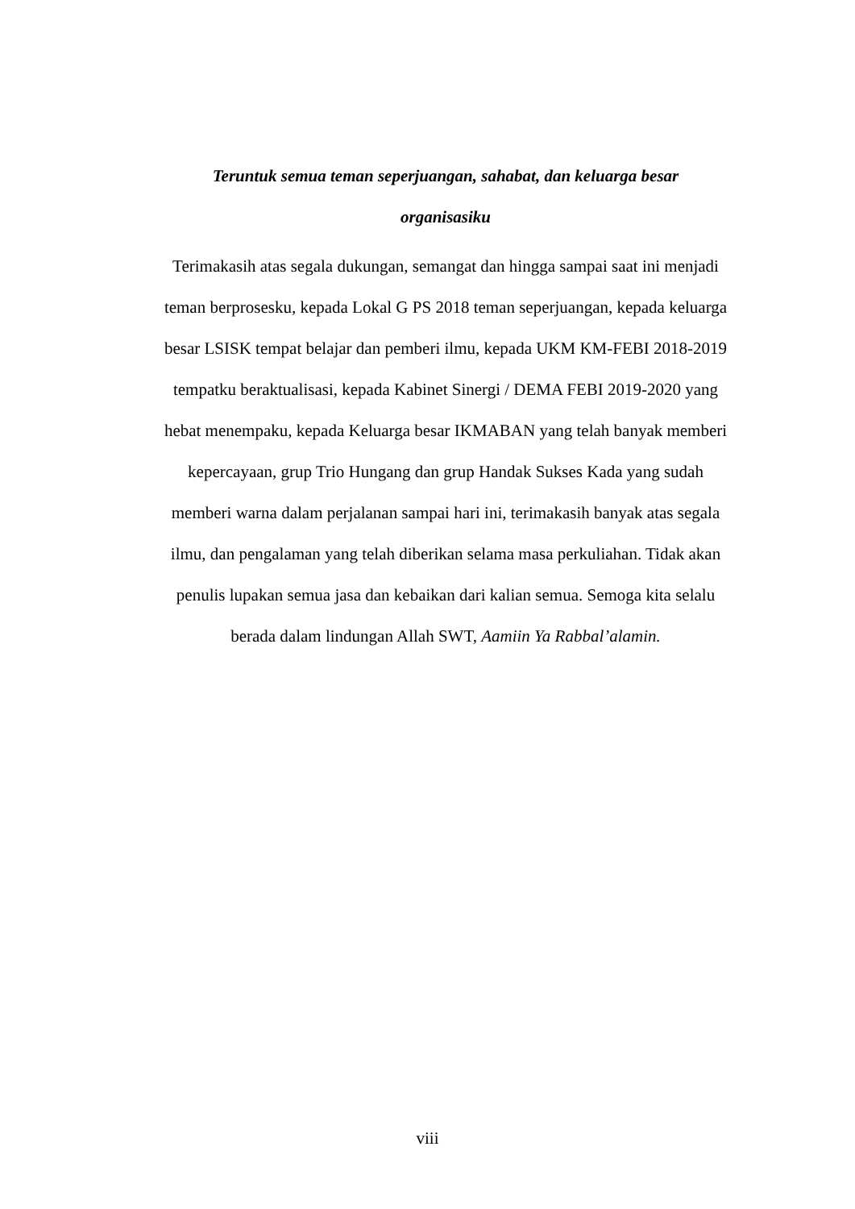Teruntuk semua teman seperjuangan, sahabat, dan keluarga besar
organisasiku
Terimakasih atas segala dukungan, semangat dan hingga sampai saat ini menjadi teman berprosesku, kepada Lokal G PS 2018 teman seperjuangan, kepada keluarga besar LSISK tempat belajar dan pemberi ilmu, kepada UKM KM-FEBI 2018-2019 tempatku beraktualisasi, kepada Kabinet Sinergi / DEMA FEBI 2019-2020 yang hebat menempaku, kepada Keluarga besar IKMABAN yang telah banyak memberi kepercayaan, grup Trio Hungang dan grup Handak Sukses Kada yang sudah memberi warna dalam perjalanan sampai hari ini, terimakasih banyak atas segala ilmu, dan pengalaman yang telah diberikan selama masa perkuliahan. Tidak akan penulis lupakan semua jasa dan kebaikan dari kalian semua. Semoga kita selalu berada dalam lindungan Allah SWT, Aamiin Ya Rabbal’alamin.
viii